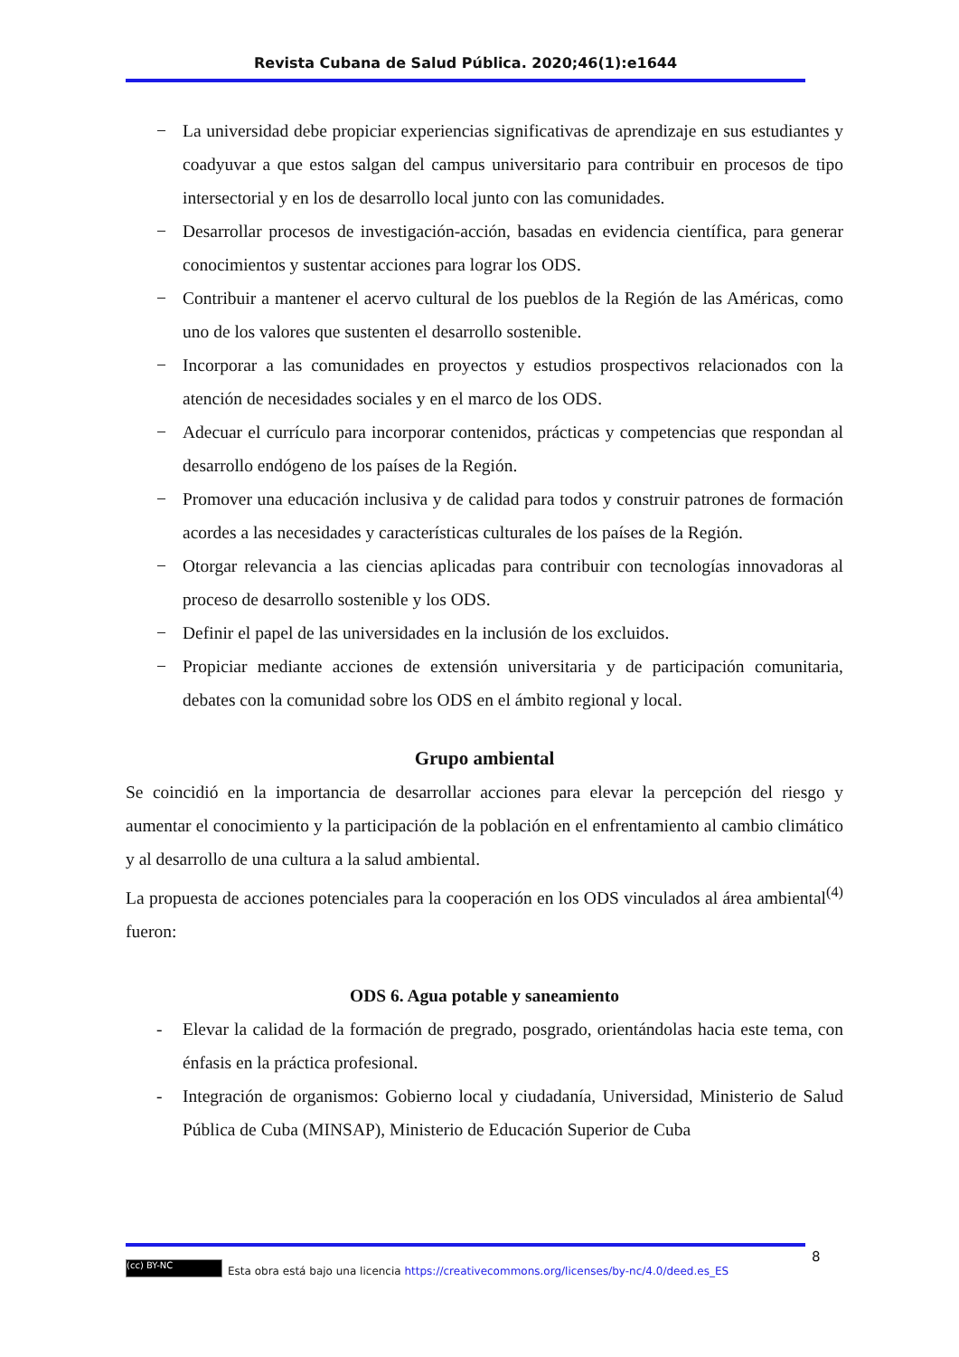Revista Cubana de Salud Pública. 2020;46(1):e1644
− La universidad debe propiciar experiencias significativas de aprendizaje en sus estudiantes y coadyuvar a que estos salgan del campus universitario para contribuir en procesos de tipo intersectorial y en los de desarrollo local junto con las comunidades.
− Desarrollar procesos de investigación-acción, basadas en evidencia científica, para generar conocimientos y sustentar acciones para lograr los ODS.
− Contribuir a mantener el acervo cultural de los pueblos de la Región de las Américas, como uno de los valores que sustenten el desarrollo sostenible.
− Incorporar a las comunidades en proyectos y estudios prospectivos relacionados con la atención de necesidades sociales y en el marco de los ODS.
− Adecuar el currículo para incorporar contenidos, prácticas y competencias que respondan al desarrollo endógeno de los países de la Región.
− Promover una educación inclusiva y de calidad para todos y construir patrones de formación acordes a las necesidades y características culturales de los países de la Región.
− Otorgar relevancia a las ciencias aplicadas para contribuir con tecnologías innovadoras al proceso de desarrollo sostenible y los ODS.
− Definir el papel de las universidades en la inclusión de los excluidos.
− Propiciar mediante acciones de extensión universitaria y de participación comunitaria, debates con la comunidad sobre los ODS en el ámbito regional y local.
Grupo ambiental
Se coincidió en la importancia de desarrollar acciones para elevar la percepción del riesgo y aumentar el conocimiento y la participación de la población en el enfrentamiento al cambio climático y al desarrollo de una cultura a la salud ambiental.
La propuesta de acciones potenciales para la cooperación en los ODS vinculados al área ambiental<sup>(4)</sup> fueron:
ODS 6. Agua potable y saneamiento
- Elevar la calidad de la formación de pregrado, posgrado, orientándolas hacia este tema, con énfasis en la práctica profesional.
- Integración de organismos: Gobierno local y ciudadanía, Universidad, Ministerio de Salud Pública de Cuba (MINSAP), Ministerio de Educación Superior de Cuba
8
(cc) BY-NC Esta obra está bajo una licencia https://creativecommons.org/licenses/by-nc/4.0/deed.es_ES